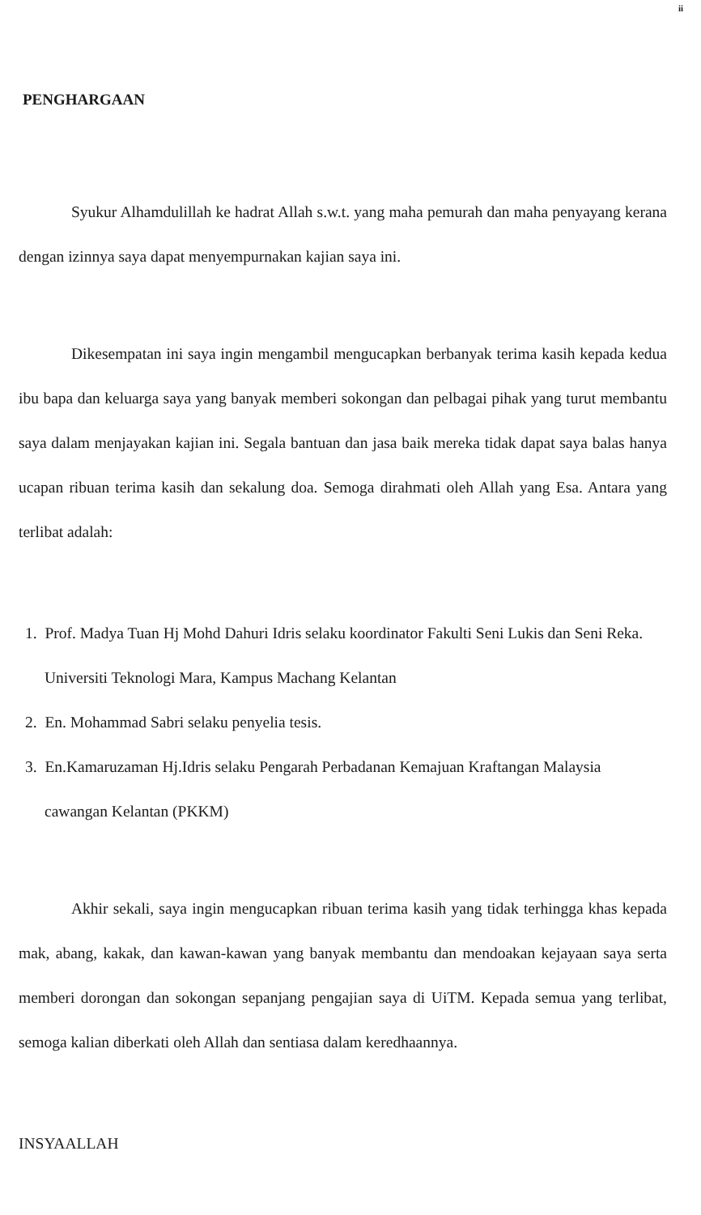ii
PENGHARGAAN
Syukur Alhamdulillah ke hadrat Allah s.w.t. yang maha pemurah dan maha penyayang kerana dengan izinnya saya dapat menyempurnakan kajian saya ini.
Dikesempatan ini saya ingin mengambil mengucapkan berbanyak terima kasih kepada kedua ibu bapa dan keluarga saya yang banyak memberi sokongan dan pelbagai pihak yang turut membantu saya dalam menjayakan kajian ini. Segala bantuan dan jasa baik mereka tidak dapat saya balas hanya ucapan ribuan terima kasih dan sekalung doa. Semoga dirahmati oleh Allah yang Esa. Antara yang terlibat adalah:
1. Prof. Madya Tuan Hj Mohd Dahuri Idris selaku koordinator Fakulti Seni Lukis dan Seni Reka. Universiti Teknologi Mara, Kampus Machang Kelantan
2. En. Mohammad Sabri selaku penyelia tesis.
3. En.Kamaruzaman Hj.Idris selaku Pengarah Perbadanan Kemajuan Kraftangan Malaysia cawangan Kelantan (PKKM)
Akhir sekali, saya ingin mengucapkan ribuan terima kasih yang tidak terhingga khas kepada mak, abang, kakak, dan kawan-kawan yang banyak membantu dan mendoakan kejayaan saya serta memberi dorongan dan sokongan sepanjang pengajian saya di UiTM. Kepada semua yang terlibat, semoga kalian diberkati oleh Allah dan sentiasa dalam keredhaannya.
INSYAALLAH